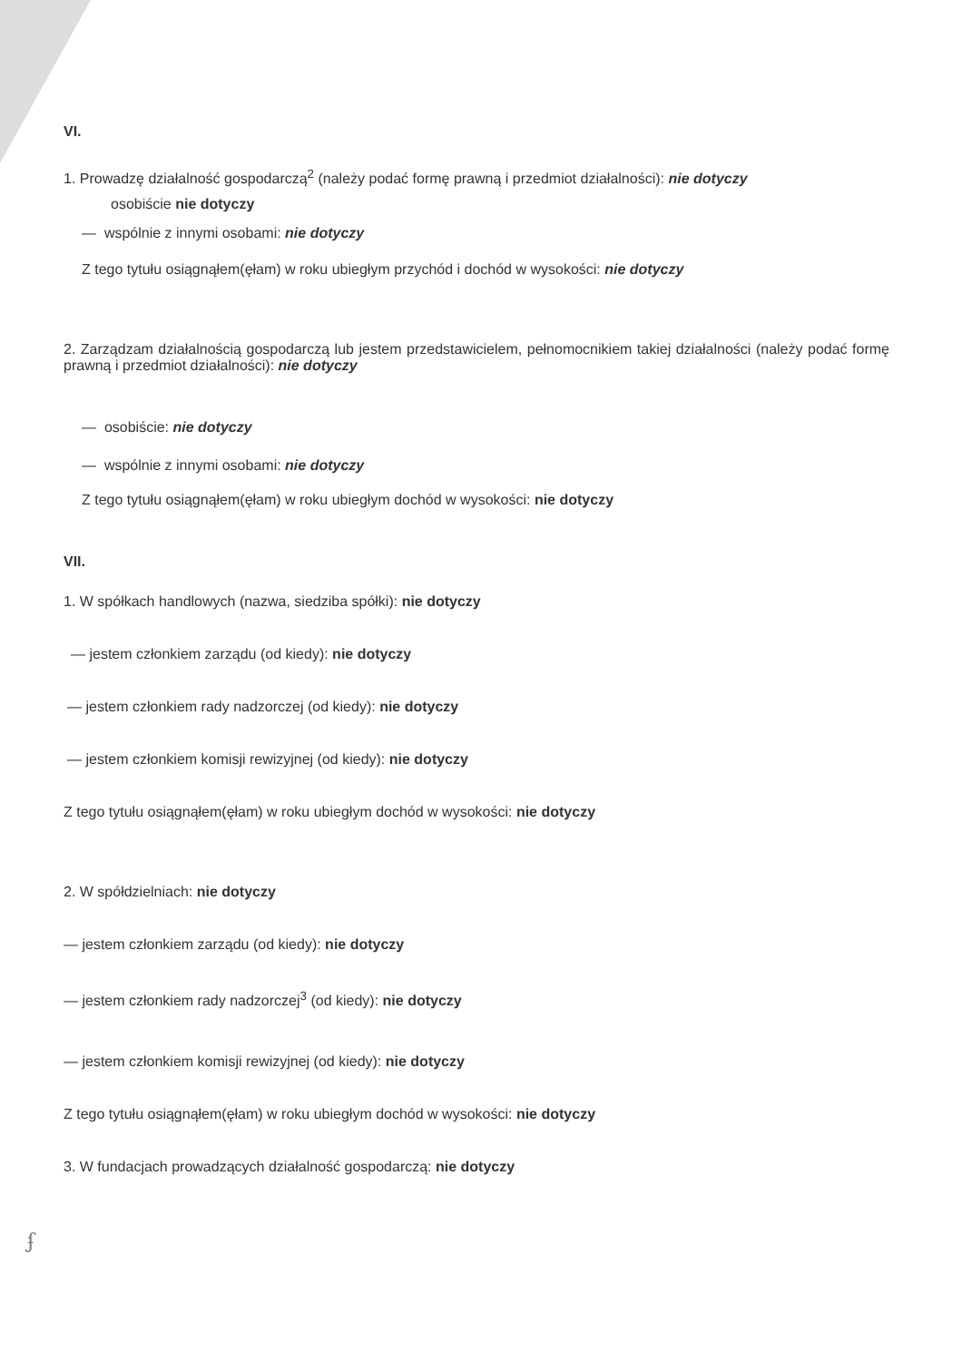VI.
1. Prowadzę działalność gospodarczą<sup>2</sup> (należy podać formę prawną i przedmiot działalności): nie dotyczy
osobiście nie dotyczy
— wspólnie z innymi osobami: nie dotyczy
Z tego tytułu osiągnąłem(ęłam) w roku ubiegłym przychód i dochód w wysokości: nie dotyczy
2. Zarządzam działalnością gospodarczą lub jestem przedstawicielem, pełnomocnikiem takiej działalności (należy podać formę prawną i przedmiot działalności): nie dotyczy
— osobiście: nie dotyczy
— wspólnie z innymi osobami: nie dotyczy
Z tego tytułu osiągnąłem(ęłam) w roku ubiegłym dochód w wysokości: nie dotyczy
VII.
1. W spółkach handlowych (nazwa, siedziba spółki): nie dotyczy
— jestem członkiem zarządu (od kiedy): nie dotyczy
— jestem członkiem rady nadzorczej (od kiedy): nie dotyczy
— jestem członkiem komisji rewizyjnej (od kiedy): nie dotyczy
Z tego tytułu osiągnąłem(ęłam) w roku ubiegłym dochód w wysokości: nie dotyczy
2. W spółdzielniach: nie dotyczy
— jestem członkiem zarządu (od kiedy): nie dotyczy
— jestem członkiem rady nadzorczej<sup>3</sup> (od kiedy): nie dotyczy
— jestem członkiem komisji rewizyjnej (od kiedy): nie dotyczy
Z tego tytułu osiągnąłem(ęłam) w roku ubiegłym dochód w wysokości: nie dotyczy
3. W fundacjach prowadzących działalność gospodarczą: nie dotyczy
ʄ